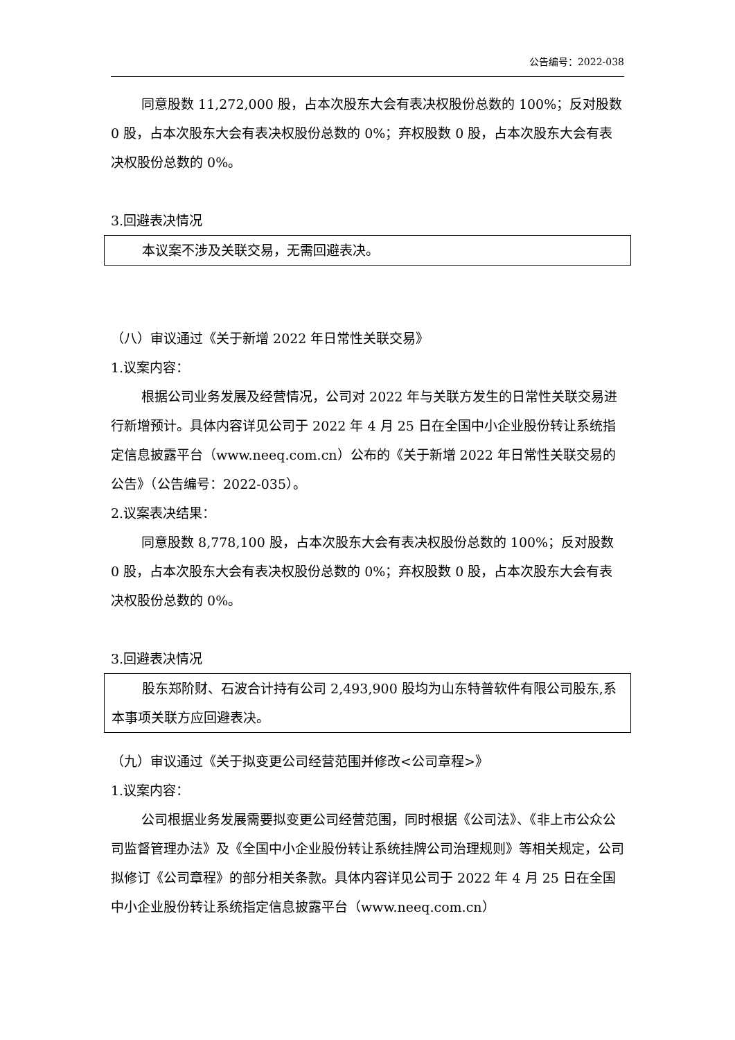公告编号：2022-038
同意股数 11,272,000 股，占本次股东大会有表决权股份总数的 100%；反对股数 0 股，占本次股东大会有表决权股份总数的 0%；弃权股数 0 股，占本次股东大会有表决权股份总数的 0%。
3.回避表决情况
本议案不涉及关联交易，无需回避表决。
（八）审议通过《关于新增 2022 年日常性关联交易》
1.议案内容：
根据公司业务发展及经营情况，公司对 2022 年与关联方发生的日常性关联交易进行新增预计。具体内容详见公司于 2022 年 4 月 25 日在全国中小企业股份转让系统指定信息披露平台（www.neeq.com.cn）公布的《关于新增 2022 年日常性关联交易的公告》（公告编号：2022-035）。
2.议案表决结果：
同意股数 8,778,100 股，占本次股东大会有表决权股份总数的 100%；反对股数 0 股，占本次股东大会有表决权股份总数的 0%；弃权股数 0 股，占本次股东大会有表决权股份总数的 0%。
3.回避表决情况
股东郑阶财、石波合计持有公司 2,493,900 股均为山东特普软件有限公司股东,系本事项关联方应回避表决。
（九）审议通过《关于拟变更公司经营范围并修改<公司章程>》
1.议案内容：
公司根据业务发展需要拟变更公司经营范围，同时根据《公司法》、《非上市公众公司监督管理办法》及《全国中小企业股份转让系统挂牌公司治理规则》等相关规定，公司拟修订《公司章程》的部分相关条款。具体内容详见公司于 2022 年 4 月 25 日在全国中小企业股份转让系统指定信息披露平台（www.neeq.com.cn）